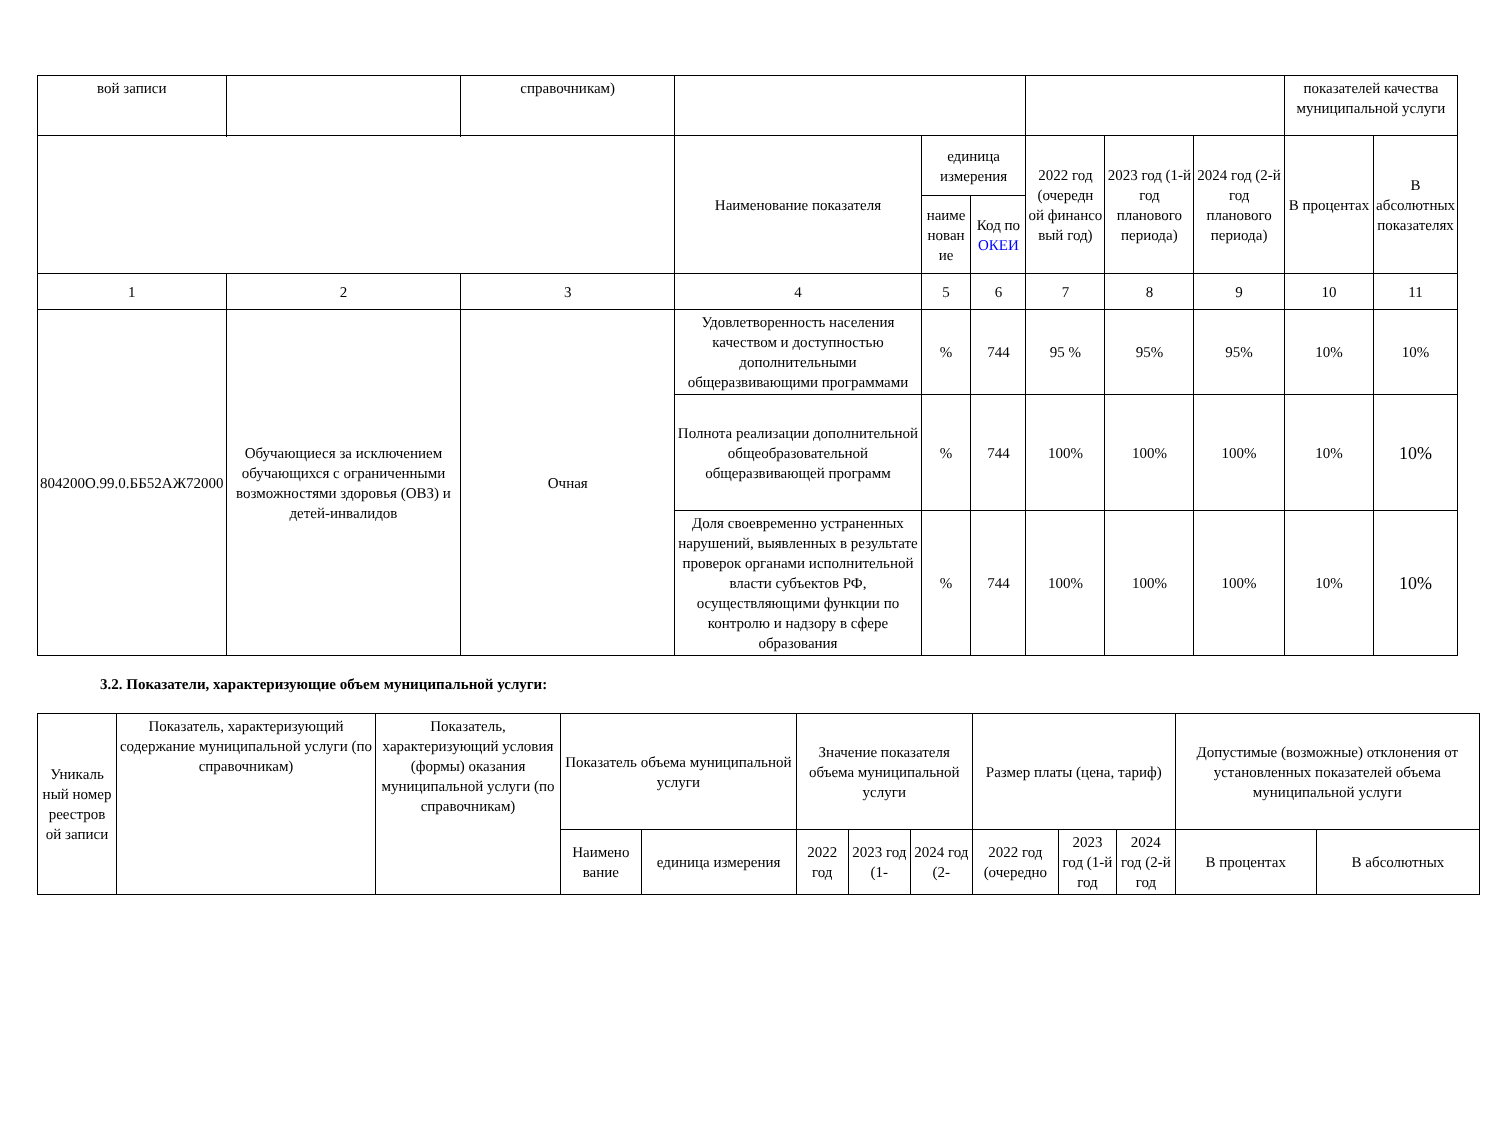| вой записи | | справочникам) | | | | | | | показателей качества муниципальной услуги | | |
| --- | --- | --- | --- | --- | --- | --- | --- | --- | --- | --- | --- |
| | | | | Наименование показателя | единица измерения | | 2022 год (очередн ой финансо вый год) | 2023 год (1-й год планового периода) | 2024 год (2-й год планового периода) | В процентах | В абсолютных показателях |
| наиме нован ие | | | | | Код по ОКЕИ | | | | | | |
| 1 | 2 | 3 | 4 | 5 | 6 | 7 | 8 | 9 | 10 | 11 | |
| 804200О.99.0.ББ52АЖ72000 | Обучающиеся за исключением обучающихся с ограниченными возможностями здоровья (ОВЗ) и детей-инвалидов | Очная | Удовлетворенность населения качеством и доступностью дополнительными общеразвивающими программами | % | 744 | 95 % | 95% | 95% | 10% | 10% | |
| | | | Полнота реализации дополнительной общеобразовательной общеразвивающей программ | % | 744 | 100% | 100% | 100% | 10% | 10% | |
| | | | Доля своевременно устраненных нарушений, выявленных в результате проверок органами исполнительной власти субъектов РФ, осуществляющими функции по контролю и надзору в сфере образования | % | 744 | 100% | 100% | 100% | 10% | 10% | |
3.2. Показатели, характеризующие объем муниципальной услуги:
| Уникаль ный номер реестров ой записи | Показатель, характеризующий содержание муниципальной услуги (по справочникам) | Показатель, характеризующий условия (формы) оказания муниципальной услуги (по справочникам) | Показатель объема муниципальной услуги | | Значение показателя объема муниципальной услуги | | | Размер платы (цена, тариф) | | | Допустимые (возможные) отклонения от установленных показателей объема муниципальной услуги | |
| --- | --- | --- | --- | --- | --- | --- | --- | --- | --- | --- | --- | --- |
| | | | Наимено вание | единица измерения | 2022 год | 2023 год (1- | 2024 год (2- | 2022 год (очередно | 2023 год (1-й год | 2024 год (2-й год | В процентах | В абсолютных |